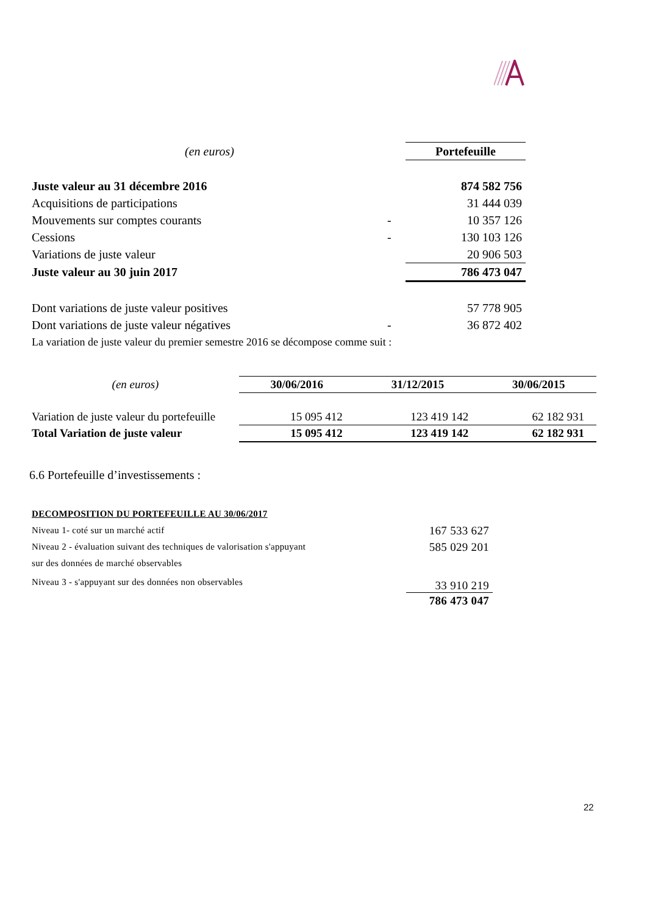| (en euros) | | Portefeuille |
| Juste valeur au 31 décembre 2016 | | 874 582 756 |
| Acquisitions de participations | | 31 444 039 |
| Mouvements sur comptes courants | - | 10 357 126 |
| Cessions | - | 130 103 126 |
| Variations de juste valeur | | 20 906 503 |
| Juste valeur au 30 juin 2017 | | 786 473 047 |
| Dont variations de juste valeur positives | | 57 778 905 |
| Dont variations de juste valeur négatives | - | 36 872 402 |
| La variation de juste valeur du premier semestre 2016 se décompose comme suit : | | |
| (en euros) | 30/06/2016 | 31/12/2015 | 30/06/2015 |
| Variation de juste valeur du portefeuille | 15 095 412 | 123 419 142 | 62 182 931 |
| Total Variation de juste valeur | 15 095 412 | 123 419 142 | 62 182 931 |
6.6 Portefeuille d’investissements :
| DECOMPOSITION DU PORTEFEUILLE AU 30/06/2017 | |
| Niveau 1- coté sur un marché actif | 167 533 627 |
| Niveau 2 - évaluation suivant des techniques de valorisation s'appuyant | 585 029 201 |
| sur des données de marché observables | |
| Niveau 3 - s'appuyant sur des données non observables | 33 910 219 |
| | 786 473 047 |
22